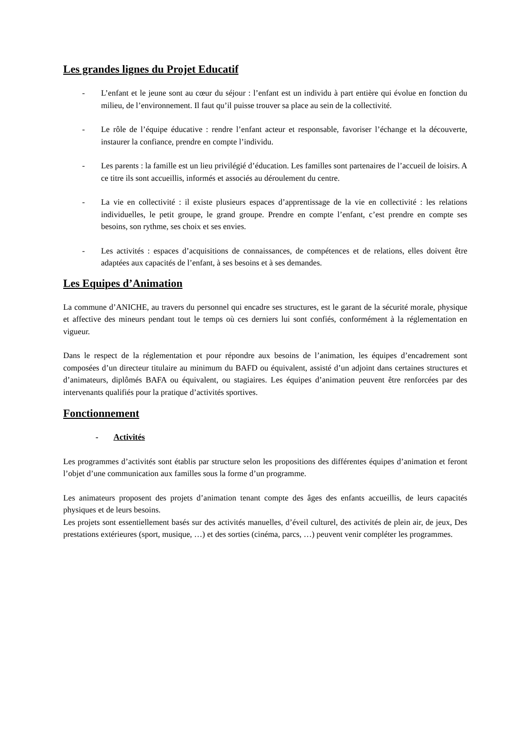Les grandes lignes du Projet Educatif
- L’enfant et le jeune sont au cœur du séjour : l’enfant est un individu à part entière qui évolue en fonction du milieu, de l’environnement. Il faut qu’il puisse trouver sa place au sein de la collectivité.
- Le rôle de l’équipe éducative : rendre l’enfant acteur et responsable, favoriser l’échange et la découverte, instaurer la confiance, prendre en compte l’individu.
- Les parents : la famille est un lieu privilégié d’éducation. Les familles sont partenaires de l’accueil de loisirs. A ce titre ils sont accueillis, informés et associés au déroulement du centre.
- La vie en collectivité : il existe plusieurs espaces d’apprentissage de la vie en collectivité : les relations individuelles, le petit groupe, le grand groupe. Prendre en compte l’enfant, c’est prendre en compte ses besoins, son rythme, ses choix et ses envies.
- Les activités : espaces d’acquisitions de connaissances, de compétences et de relations, elles doivent être adaptées aux capacités de l’enfant, à ses besoins et à ses demandes.
Les Equipes d’Animation
La commune d’ANICHE, au travers du personnel qui encadre ses structures, est le garant de la sécurité morale, physique et affective des mineurs pendant tout le temps où ces derniers lui sont confiés, conformément à la réglementation en vigueur.
Dans le respect de la réglementation et pour répondre aux besoins de l’animation, les équipes d’encadrement sont composées d’un directeur titulaire au minimum du BAFD ou équivalent, assisté d’un adjoint dans certaines structures et d’animateurs, diplômés BAFA ou équivalent, ou stagiaires. Les équipes d’animation peuvent être renforcées par des intervenants qualifiés pour la pratique d’activités sportives.
Fonctionnement
- Activités
Les programmes d’activités sont établis par structure selon les propositions des différentes équipes d’animation et feront l’objet d’une communication aux familles sous la forme d’un programme.
Les animateurs proposent des projets d’animation tenant compte des âges des enfants accueillis, de leurs capacités physiques et de leurs besoins.
Les projets sont essentiellement basés sur des activités manuelles, d’éveil culturel, des activités de plein air, de jeux, Des prestations extérieures (sport, musique, …) et des sorties (cinéma, parcs, …) peuvent venir compléter les programmes.